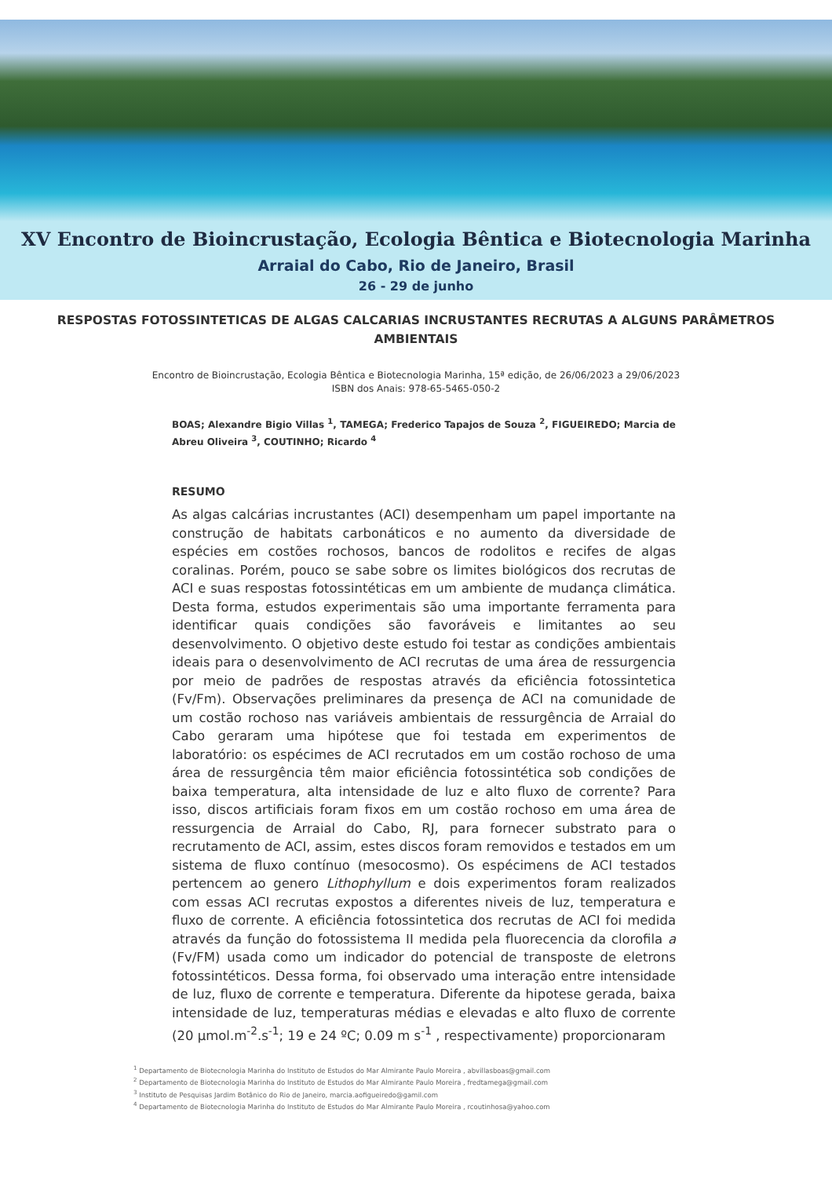XV Encontro de Bioincrustação, Ecologia Bêntica e Biotecnologia Marinha
Arraial do Cabo, Rio de Janeiro, Brasil
26 - 29 de junho
RESPOSTAS FOTOSSINTETICAS DE ALGAS CALCARIAS INCRUSTANTES RECRUTAS A ALGUNS PARÂMETROS AMBIENTAIS
Encontro de Bioincrustação, Ecologia Bêntica e Biotecnologia Marinha, 15ª edição, de 26/06/2023 a 29/06/2023
ISBN dos Anais: 978-65-5465-050-2
BOAS; Alexandre Bigio Villas <sup>1</sup>, TAMEGA; Frederico Tapajos de Souza <sup>2</sup>, FIGUEIREDO; Marcia de Abreu Oliveira <sup>3</sup>, COUTINHO; Ricardo <sup>4</sup>
RESUMO
As algas calcárias incrustantes (ACI) desempenham um papel importante na construção de habitats carbonáticos e no aumento da diversidade de espécies em costões rochosos, bancos de rodolitos e recifes de algas coralinas. Porém, pouco se sabe sobre os limites biológicos dos recrutas de ACI e suas respostas fotossintéticas em um ambiente de mudança climática. Desta forma, estudos experimentais são uma importante ferramenta para identificar quais condições são favoráveis e limitantes ao seu desenvolvimento. O objetivo deste estudo foi testar as condições ambientais ideais para o desenvolvimento de ACI recrutas de uma área de ressurgencia por meio de padrões de respostas através da eficiência fotossintetica (Fv/Fm). Observações preliminares da presença de ACI na comunidade de um costão rochoso nas variáveis ambientais de ressurgência de Arraial do Cabo geraram uma hipótese que foi testada em experimentos de laboratório: os espécimes de ACI recrutados em um costão rochoso de uma área de ressurgência têm maior eficiência fotossintética sob condições de baixa temperatura, alta intensidade de luz e alto fluxo de corrente? Para isso, discos artificiais foram fixos em um costão rochoso em uma área de ressurgencia de Arraial do Cabo, RJ, para fornecer substrato para o recrutamento de ACI, assim, estes discos foram removidos e testados em um sistema de fluxo contínuo (mesocosmo). Os espécimens de ACI testados pertencem ao genero Lithophyllum e dois experimentos foram realizados com essas ACI recrutas expostos a diferentes niveis de luz, temperatura e fluxo de corrente. A eficiência fotossintetica dos recrutas de ACI foi medida através da função do fotossistema II medida pela fluorecencia da clorofila a (Fv/FM) usada como um indicador do potencial de transposte de eletrons fotossintéticos. Dessa forma, foi observado uma interação entre intensidade de luz, fluxo de corrente e temperatura. Diferente da hipotese gerada, baixa intensidade de luz, temperaturas médias e elevadas e alto fluxo de corrente (20 µmol.m<sup>-2</sup>.s<sup>-1</sup>; 19 e 24 ºC; 0.09 m s<sup>-1</sup> , respectivamente) proporcionaram
<sup>1</sup> Departamento de Biotecnologia Marinha do Instituto de Estudos do Mar Almirante Paulo Moreira , abvillasboas@gmail.com
<sup>2</sup> Departamento de Biotecnologia Marinha do Instituto de Estudos do Mar Almirante Paulo Moreira , fredtamega@gmail.com
<sup>3</sup> Instituto de Pesquisas Jardim Botânico do Rio de Janeiro, marcia.aofigueiredo@gamil.com
<sup>4</sup> Departamento de Biotecnologia Marinha do Instituto de Estudos do Mar Almirante Paulo Moreira , rcoutinhosa@yahoo.com